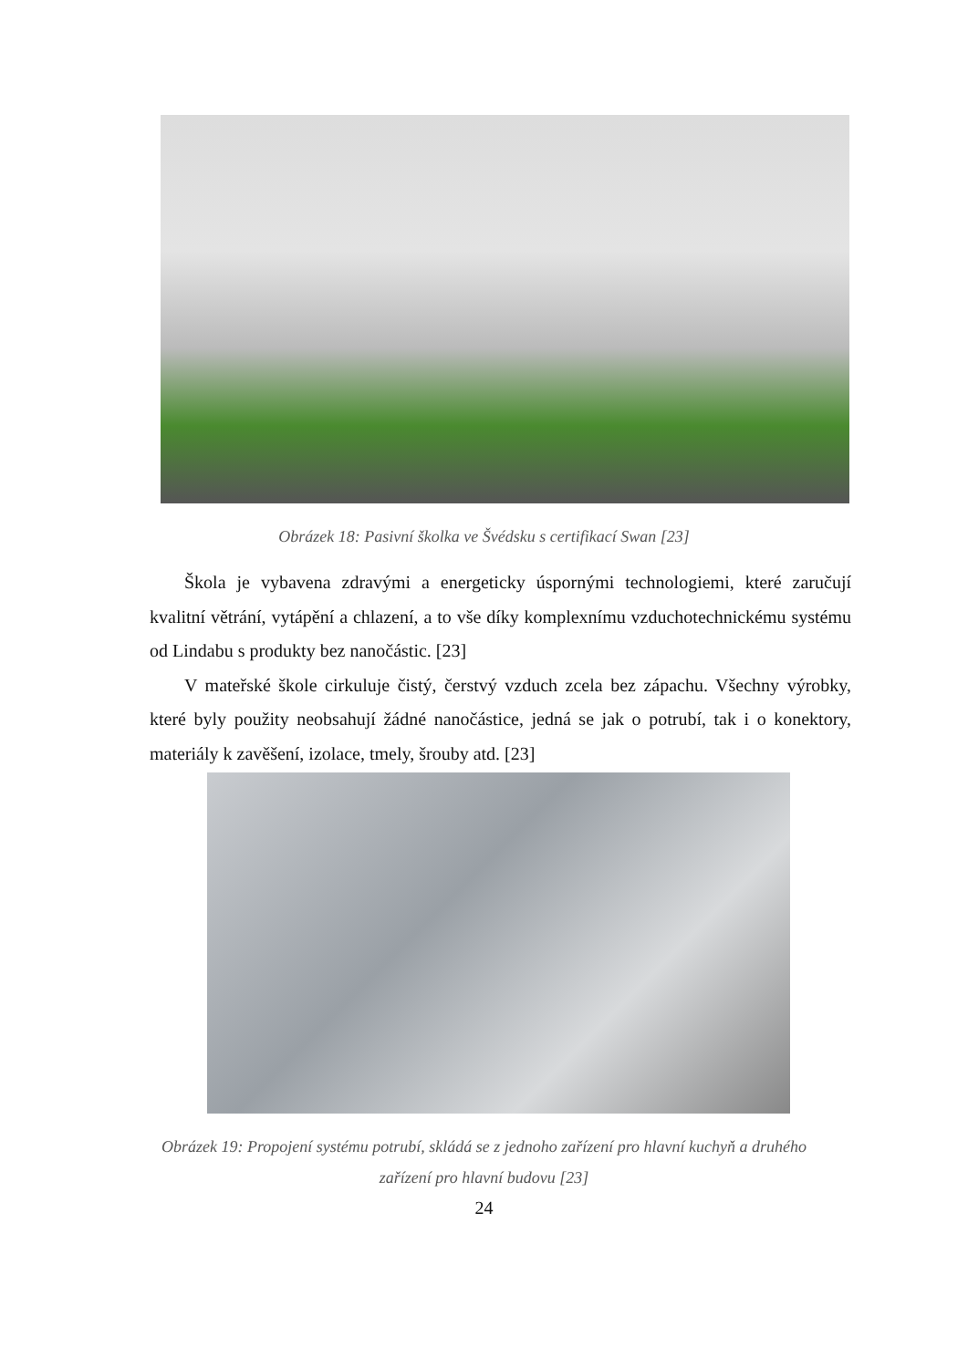Obrázek 18: Pasivní školka ve Švédsku s certifikací Swan [23]
Škola je vybavena zdravými a energeticky úspornými technologiemi, které zaručují kvalitní větrání, vytápění a chlazení, a to vše díky komplexnímu vzduchotechnickému systému od Lindabu s produkty bez nanočástic. [23]
V mateřské škole cirkuluje čistý, čerstvý vzduch zcela bez zápachu. Všechny výrobky, které byly použity neobsahují žádné nanočástice, jedná se jak o potrubí, tak i o konektory, materiály k zavěšení, izolace, tmely, šrouby atd. [23]
Obrázek 19: Propojení systému potrubí, skládá se z jednoho zařízení pro hlavní kuchyň a druhého
zařízení pro hlavní budovu [23]
24